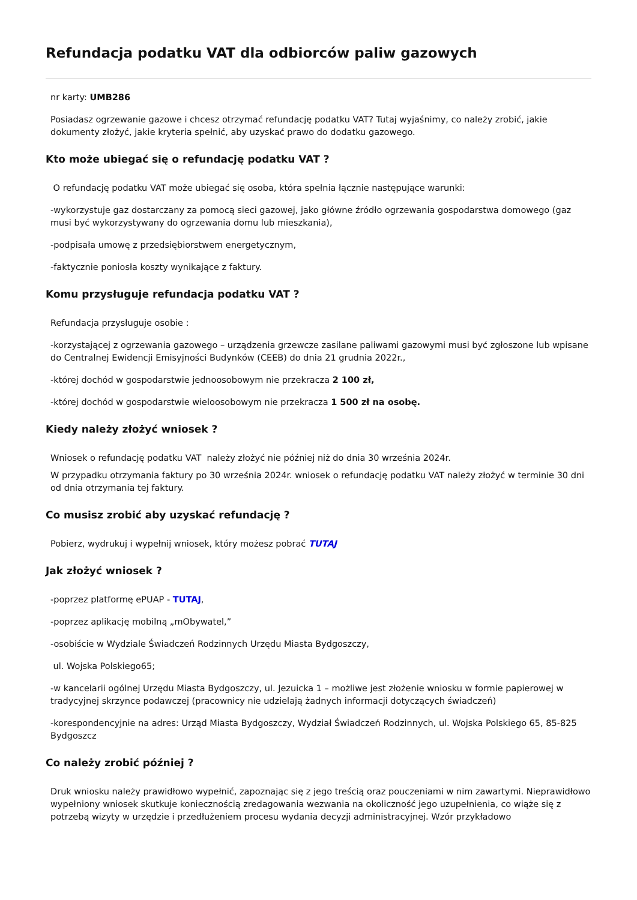Refundacja podatku VAT dla odbiorców paliw gazowych
nr karty: UMB286
Posiadasz ogrzewanie gazowe i chcesz otrzymać refundację podatku VAT? Tutaj wyjaśnimy, co należy zrobić, jakie dokumenty złożyć, jakie kryteria spełnić, aby uzyskać prawo do dodatku gazowego.
Kto może ubiegać się o refundację podatku VAT ?
O refundację podatku VAT może ubiegać się osoba, która spełnia łącznie następujące warunki:
-wykorzystuje gaz dostarczany za pomocą sieci gazowej, jako główne źródło ogrzewania gospodarstwa domowego (gaz musi być wykorzystywany do ogrzewania domu lub mieszkania),
-podpisała umowę z przedsiębiorstwem energetycznym,
-faktycznie poniosła koszty wynikające z faktury.
Komu przysługuje refundacja podatku VAT ?
Refundacja przysługuje osobie :
-korzystającej z ogrzewania gazowego – urządzenia grzewcze zasilane paliwami gazowymi musi być zgłoszone lub wpisane do Centralnej Ewidencji Emisyjności Budynków (CEEB) do dnia 21 grudnia 2022r.,
-której dochód w gospodarstwie jednoosobowym nie przekracza 2 100 zł,
-której dochód w gospodarstwie wieloosobowym nie przekracza 1 500 zł na osobę.
Kiedy należy złożyć wniosek ?
Wniosek o refundację podatku VAT należy złożyć nie później niż do dnia 30 września 2024r.
W przypadku otrzymania faktury po 30 września 2024r. wniosek o refundację podatku VAT należy złożyć w terminie 30 dni od dnia otrzymania tej faktury.
Co musisz zrobić aby uzyskać refundację ?
Pobierz, wydrukuj i wypełnij wniosek, który możesz pobrać TUTAJ
Jak złożyć wniosek ?
-poprzez platformę ePUAP - TUTAJ,
-poprzez aplikację mobilną „mObywatel,”
-osobiście w Wydziale Świadczeń Rodzinnych Urzędu Miasta Bydgoszczy,
ul. Wojska Polskiego65;
-w kancelarii ogólnej Urzędu Miasta Bydgoszczy, ul. Jezuicka 1 – możliwe jest złożenie wniosku w formie papierowej w tradycyjnej skrzynce podawczej (pracownicy nie udzielają żadnych informacji dotyczących świadczeń)
-korespondencyjnie na adres: Urząd Miasta Bydgoszczy, Wydział Świadczeń Rodzinnych, ul. Wojska Polskiego 65, 85-825 Bydgoszcz
Co należy zrobić później ?
Druk wniosku należy prawidłowo wypełnić, zapoznając się z jego treścią oraz pouczeniami w nim zawartymi. Nieprawidłowo wypełniony wniosek skutkuje koniecznością zredagowania wezwania na okoliczność jego uzupełnienia, co wiąże się z potrzebą wizyty w urzędzie i przedłużeniem procesu wydania decyzji administracyjnej. Wzór przykładowo